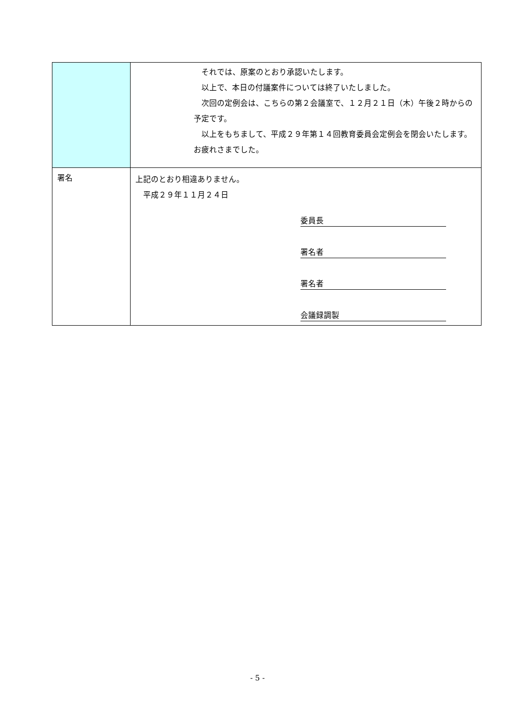| | それでは、原案のとおり承認いたします。 以上で、本日の付議案件については終了いたしました。 次回の定例会は、こちらの第２会議室で、１２月２１日（木）午後２時からの予定です。 以上をもちまして、平成２９年第１４回教育委員会定例会を閉会いたします。お疲れさまでした。 |
| 署名 | 上記のとおり相違ありません。 平成２９年１１月２４日 委員長 署名者 署名者 会議録調製 |
- 5 -